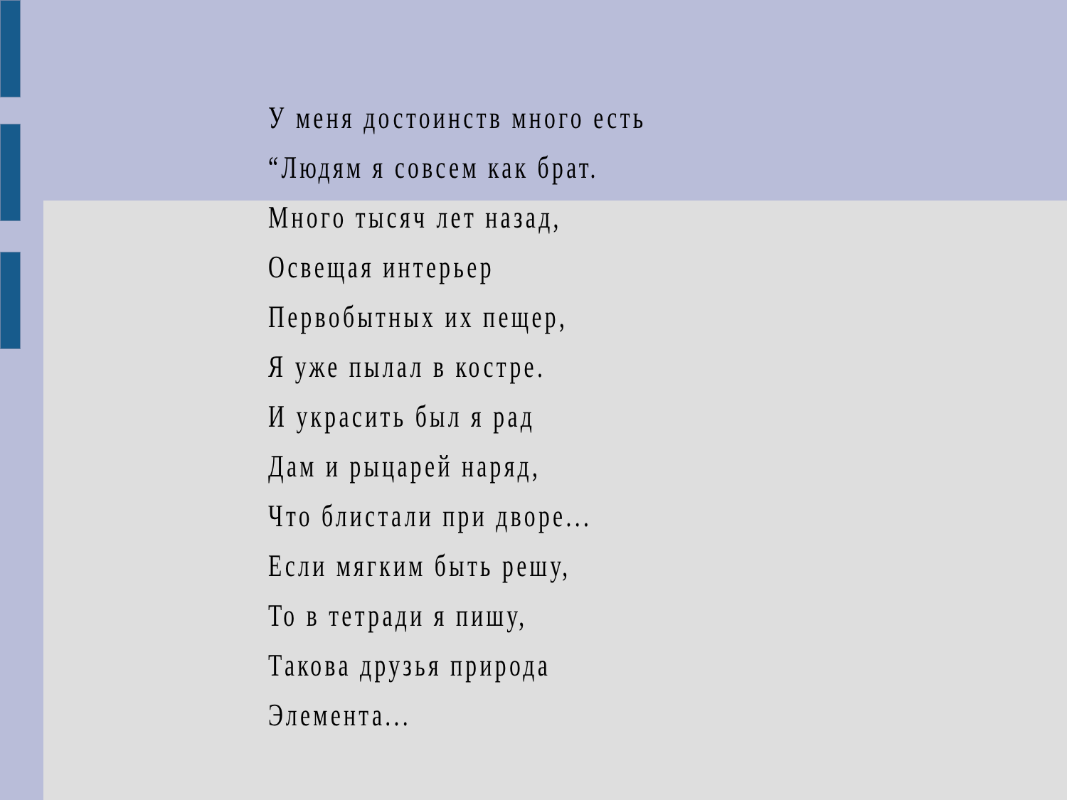У меня достоинств много есть
“Людям я совсем как брат.
Много тысяч лет назад,
Освещая интерьер
Первобытных их пещер,
Я уже пылал в костре.
И украсить был я рад
Дам и рыцарей наряд,
Что блистали при дворе...
Если мягким быть решу,
То в тетради я пишу,
Такова друзья природа
Элемента...